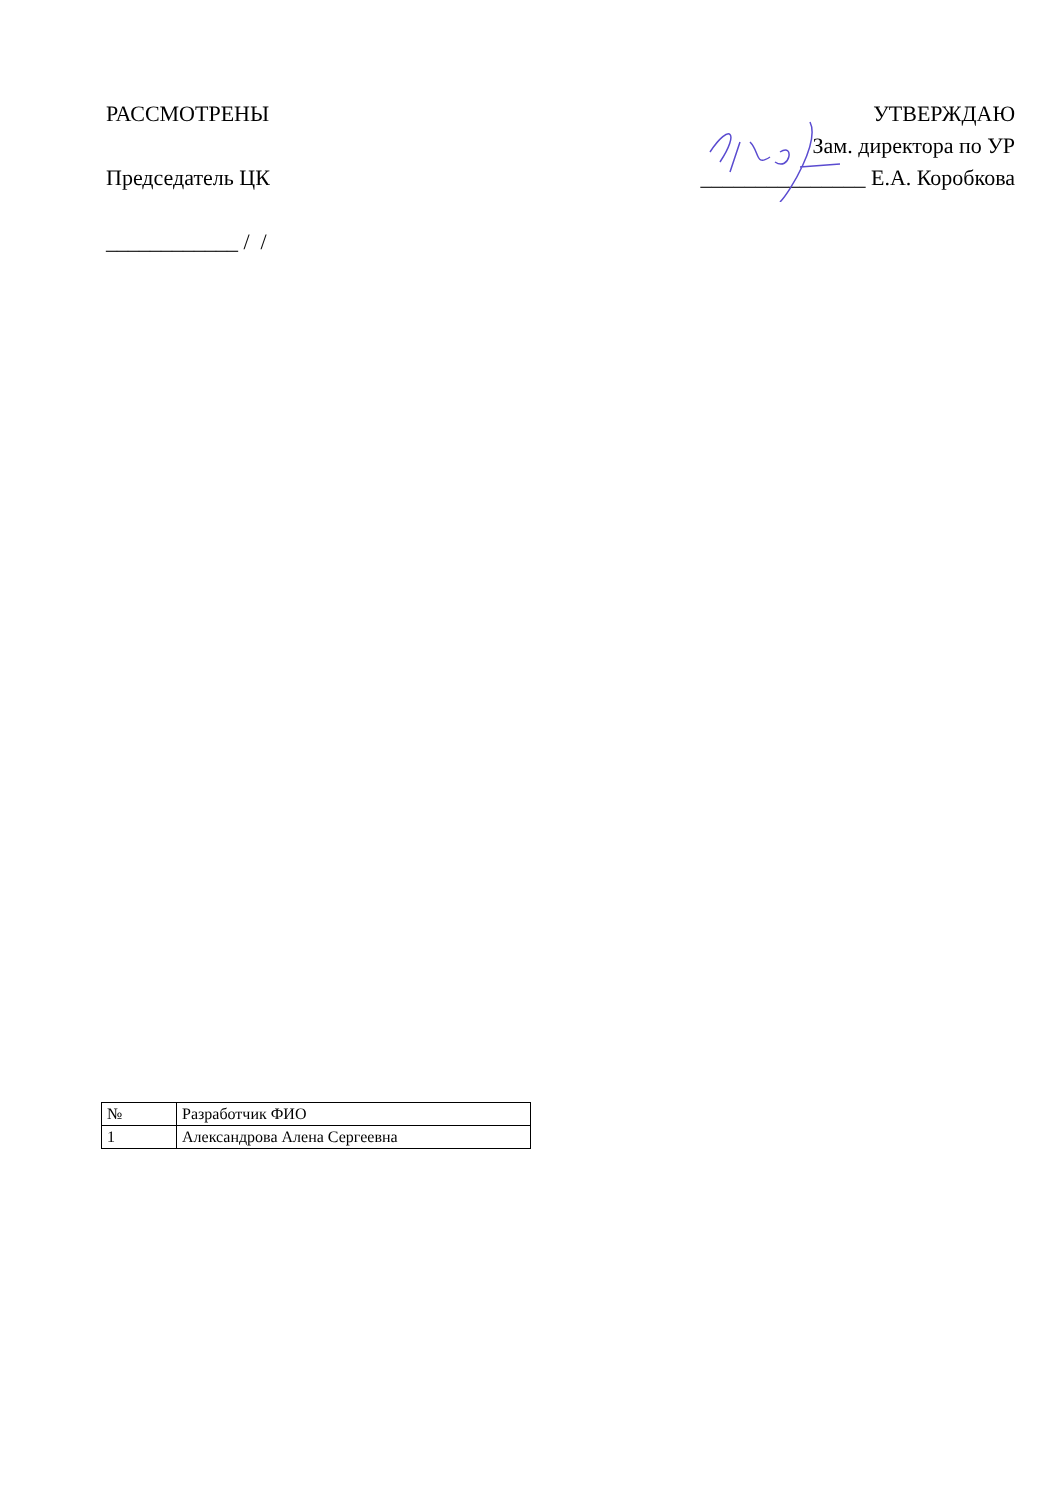РАССМОТРЕНЫ
Председатель ЦК
____________ / /
УТВЕРЖДАЮ
Зам. директора по УР
_______________ Е.А. Коробкова
| № | Разработчик ФИО |
| 1 | Александрова Алена Сергеевна |